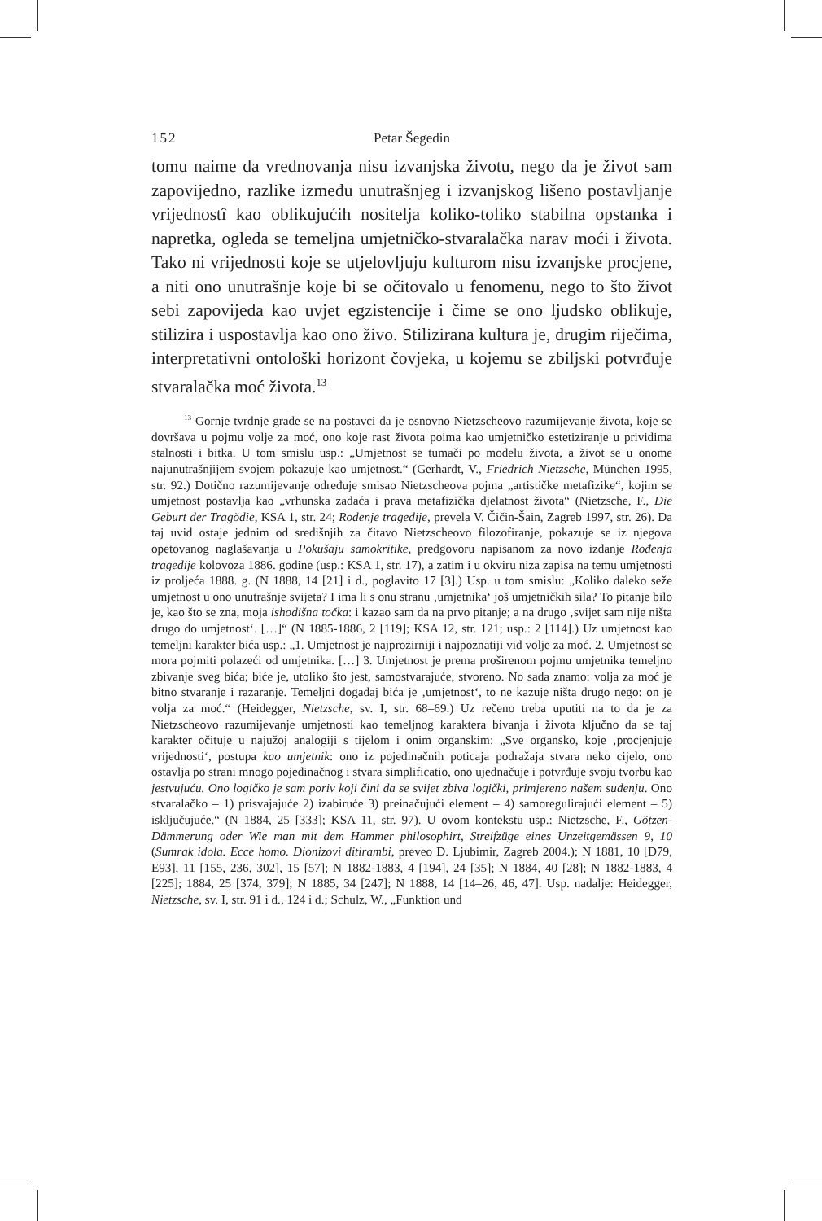152 Petar Šegedin
tomu naime da vrednovanja nisu izvanjska životu, nego da je život sam zapovijedno, razlike između unutrašnjeg i izvanjskog lišeno postavljanje vrijednostî kao oblikujućih nositelja koliko-toliko stabilna opstanka i napretka, ogleda se temeljna umjetničko-stvaralačka narav moći i života. Tako ni vrijednosti koje se utjelovljuju kulturom nisu izvanjske procjene, a niti ono unutrašnje koje bi se očitovalo u fenomenu, nego to što život sebi zapovijeda kao uvjet egzistencije i čime se ono ljudsko oblikuje, stilizira i uspostavlja kao ono živo. Stilizirana kultura je, drugim riječima, interpretativni ontološki horizont čovjeka, u kojemu se zbiljski potvrđuje stvaralačka moć života.<sup>13</sup>
<sup>13</sup> Gornje tvrdnje grade se na postavci da je osnovno Nietzscheovo razumijevanje života, koje se dovršava u pojmu volje za moć, ono koje rast života poima kao umjetničko estetiziranje u prividima stalnosti i bitka. U tom smislu usp.: „Umjetnost se tumači po modelu života, a život se u onome najunutrašnjijem svojem pokazuje kao umjetnost.“ (Gerhardt, V., Friedrich Nietzsche, München 1995, str. 92.) Dotično razumijevanje određuje smisao Nietzscheova pojma „artističke metafizike“, kojim se umjetnost postavlja kao „vrhunska zadaća i prava metafizička djelatnost života“ (Nietzsche, F., Die Geburt der Tragödie, KSA 1, str. 24; Rođenje tragedije, prevela V. Čičin-Šain, Zagreb 1997, str. 26). Da taj uvid ostaje jednim od središnjih za čitavo Nietzscheovo filozofiranje, pokazuje se iz njegova opetovanog naglašavanja u Pokušaju samokritike, predgovoru napisanom za novo izdanje Rođenja tragedije kolovoza 1886. godine (usp.: KSA 1, str. 17), a zatim i u okviru niza zapisa na temu umjetnosti iz proljeća 1888. g. (N 1888, 14 [21] i d., poglavito 17 [3].) Usp. u tom smislu: „Koliko daleko seže umjetnost u ono unutrašnje svijeta? I ima li s onu stranu ‚umjetnika‘ još umjetničkih sila? To pitanje bilo je, kao što se zna, moja ishodišna točka: i kazao sam da na prvo pitanje; a na drugo ‚svijet sam nije ništa drugo do umjetnost‘. […]“ (N 1885-1886, 2 [119]; KSA 12, str. 121; usp.: 2 [114].) Uz umjetnost kao temeljni karakter bića usp.: „1. Umjetnost je najprozirniji i najpoznatiji vid volje za moć. 2. Umjetnost se mora pojmiti polazeći od umjetnika. […] 3. Umjetnost je prema proširenom pojmu umjetnika temeljno zbivanje sveg bića; biće je, utoliko što jest, samostvarajuće, stvoreno. No sada znamo: volja za moć je bitno stvaranje i razaranje. Temeljni događaj bića je ‚umjetnost‘, to ne kazuje ništa drugo nego: on je volja za moć.“ (Heidegger, Nietzsche, sv. I, str. 68–69.) Uz rečeno treba uputiti na to da je za Nietzscheovo razumijevanje umjetnosti kao temeljnog karaktera bivanja i života ključno da se taj karakter očituje u najužoj analogiji s tijelom i onim organskim: „Sve organsko, koje ‚procjenjuje vrijednosti‘, postupa kao umjetnik: ono iz pojedinačnih poticaja podražaja stvara neko cijelo, ono ostavlja po strani mnogo pojedinačnog i stvara simplificatio, ono ujednačuje i potvrđuje svoju tvorbu kao jestvujuću. Ono logičko je sam poriv koji čini da se svijet zbiva logički, primjereno našem suđenju. Ono stvaralačko – 1) prisvajajuće 2) izabiruće 3) preinačujući element – 4) samoregulirajući element – 5) isključujuće.“ (N 1884, 25 [333]; KSA 11, str. 97). U ovom kontekstu usp.: Nietzsche, F., Götzen-Dämmerung oder Wie man mit dem Hammer philosophirt, Streifzüge eines Unzeitgemässen 9, 10 (Sumrak idola. Ecce homo. Dionizovi ditirambi, preveo D. Ljubimir, Zagreb 2004.); N 1881, 10 [D79, E93], 11 [155, 236, 302], 15 [57]; N 1882-1883, 4 [194], 24 [35]; N 1884, 40 [28]; N 1882-1883, 4 [225]; 1884, 25 [374, 379]; N 1885, 34 [247]; N 1888, 14 [14–26, 46, 47]. Usp. nadalje: Heidegger, Nietzsche, sv. I, str. 91 i d., 124 i d.; Schulz, W., „Funktion und